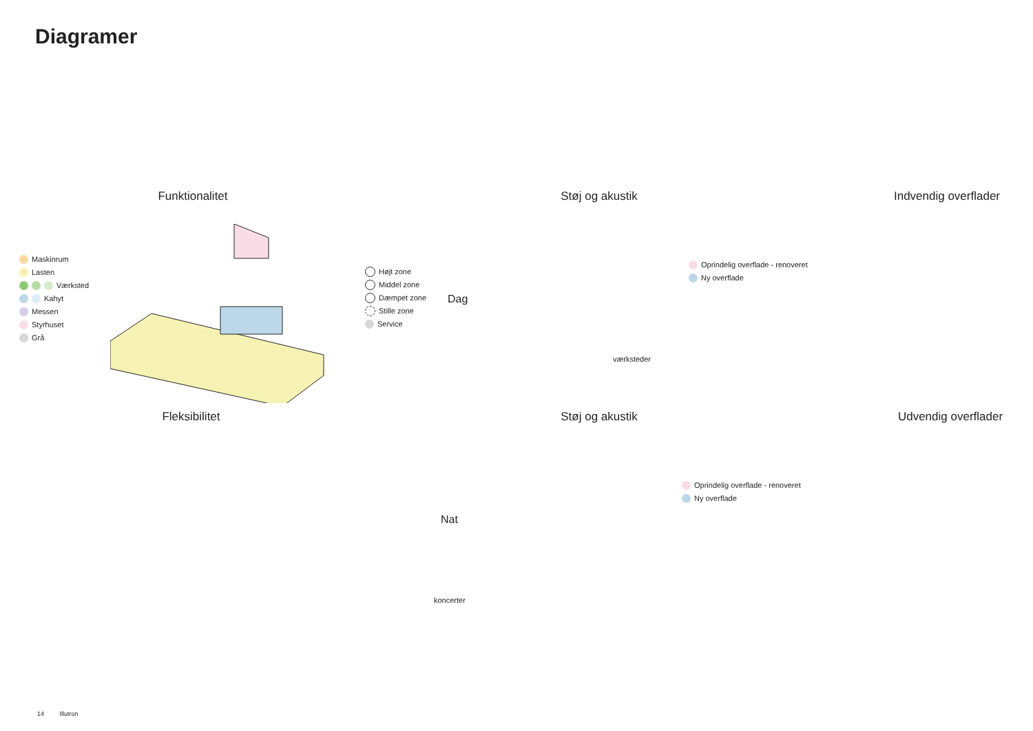Diagramer
Funktionalitet
Maskinrum
Lasten
Værksted
Kahyt
Messen
Styrhuset
Grå
Støj og akustik
Højt zone
Middel zone
Dæmpet zone
Stille zone
Service
Dag
værksteder
Indvendig overflader
Oprindelig overflade - renoveret
Ny overflade
Fleksibilitet
Støj og akustik
Nat
koncerter
Udvendig overflader
Oprindelig overflade - renoveret
Ny overflade
14 Illutron